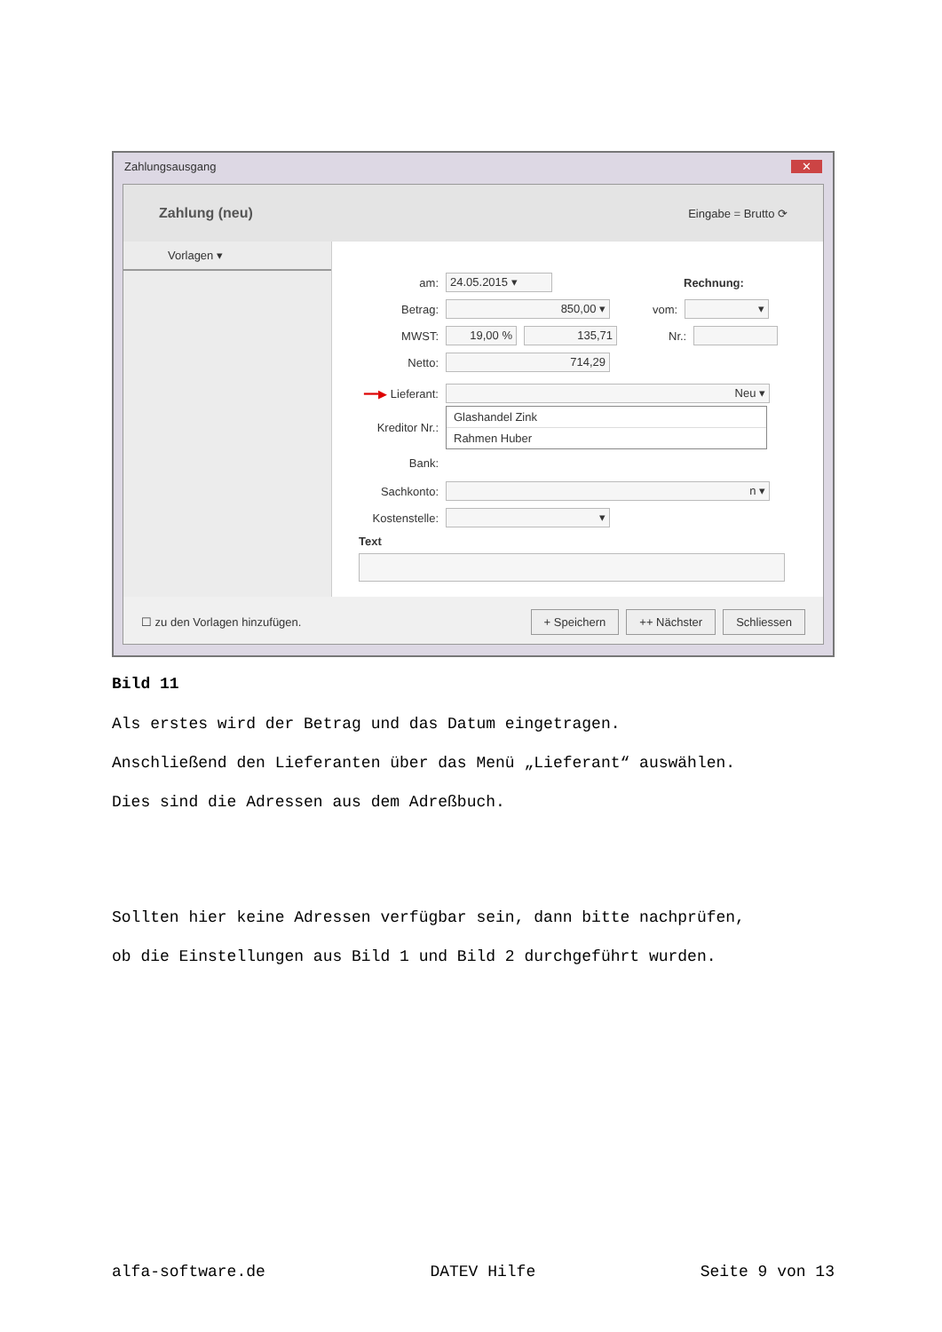Zahlungsausgang ✕
Zahlung (neu) Eingabe = Brutto ⟳
Vorlagen ▾
am: 24.05.2015 ▾ Rechnung:
Betrag: 850,00 ▾ vom: ▾
MWST: 19,00 % 135,71 Nr.:
Netto: 714,29
━━▶ Lieferant: Neu ▾
Kreditor Nr.:
Glashandel Zink
Rahmen Huber
Bank:
Sachkonto: n ▾
Kostenstelle: ▾
Text
☐ zu den Vorlagen hinzufügen. + Speichern ++ Nächster Schliessen
Bild 11
Als erstes wird der Betrag und das Datum eingetragen.
Anschließend den Lieferanten über das Menü „Lieferant“ auswählen.
Dies sind die Adressen aus dem Adreßbuch.
Sollten hier keine Adressen verfügbar sein, dann bitte nachprüfen,
ob die Einstellungen aus Bild 1 und Bild 2 durchgeführt wurden.
alfa-software.de DATEV Hilfe Seite 9 von 13